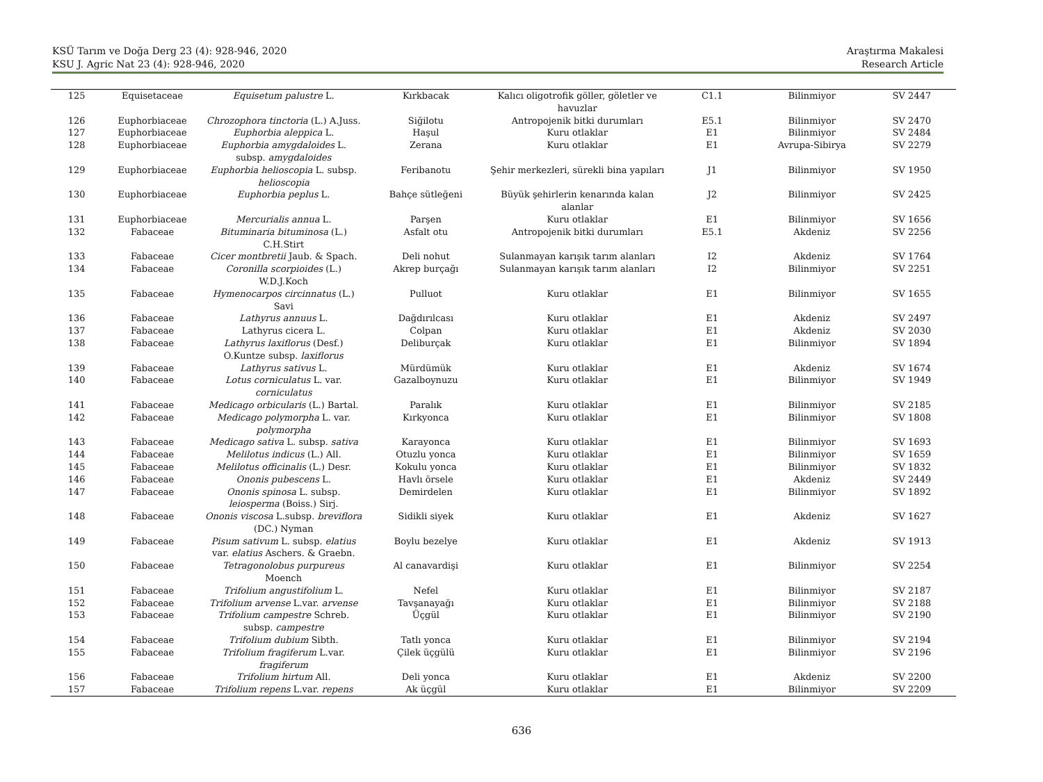KSÜ Tarım ve Doğa Derg 23 (4): 928-946, 2020
KSU J. Agric Nat 23 (4): 928-946, 2020
Araştırma Makalesi
Research Article
| 125 | Equisetaceae | Equisetum palustre L. | Kırkbacak | Kalıcı oligotrofik göller, göletler ve havuzlar | C1.1 | Bilinmiyor | SV 2447 |
| 126 | Euphorbiaceae | Chrozophora tinctoria (L.) A.Juss. | Siğilotu | Antropojenik bitki durumları | E5.1 | Bilinmiyor | SV 2470 |
| 127 | Euphorbiaceae | Euphorbia aleppica L. | Haşul | Kuru otlaklar | E1 | Bilinmiyor | SV 2484 |
| 128 | Euphorbiaceae | Euphorbia amygdaloides L. subsp. amygdaloides | Zerana | Kuru otlaklar | E1 | Avrupa-Sibirya | SV 2279 |
| 129 | Euphorbiaceae | Euphorbia helioscopia L. subsp. helioscopia | Feribanotu | Şehir merkezleri, sürekli bina yapıları | J1 | Bilinmiyor | SV 1950 |
| 130 | Euphorbiaceae | Euphorbia peplus L. | Bahçe sütleğeni | Büyük şehirlerin kenarında kalan alanlar | J2 | Bilinmiyor | SV 2425 |
| 131 | Euphorbiaceae | Mercurialis annua L. | Parşen | Kuru otlaklar | E1 | Bilinmiyor | SV 1656 |
| 132 | Fabaceae | Bituminaria bituminosa (L.) C.H.Stirt | Asfalt otu | Antropojenik bitki durumları | E5.1 | Akdeniz | SV 2256 |
| 133 | Fabaceae | Cicer montbretii Jaub. & Spach. | Deli nohut | Sulanmayan karışık tarım alanları | I2 | Akdeniz | SV 1764 |
| 134 | Fabaceae | Coronilla scorpioides (L.) W.D.J.Koch | Akrep burçağı | Sulanmayan karışık tarım alanları | I2 | Bilinmiyor | SV 2251 |
| 135 | Fabaceae | Hymenocarpos circinnatus (L.) Savi | Pulluot | Kuru otlaklar | E1 | Bilinmiyor | SV 1655 |
| 136 | Fabaceae | Lathyrus annuus L. | Dağdırılcası | Kuru otlaklar | E1 | Akdeniz | SV 2497 |
| 137 | Fabaceae | Lathyrus cicera L. | Colpan | Kuru otlaklar | E1 | Akdeniz | SV 2030 |
| 138 | Fabaceae | Lathyrus laxiflorus (Desf.) O.Kuntze subsp. laxiflorus | Deliburçak | Kuru otlaklar | E1 | Bilinmiyor | SV 1894 |
| 139 | Fabaceae | Lathyrus sativus L. | Mürdümük | Kuru otlaklar | E1 | Akdeniz | SV 1674 |
| 140 | Fabaceae | Lotus corniculatus L. var. corniculatus | Gazalboynuzu | Kuru otlaklar | E1 | Bilinmiyor | SV 1949 |
| 141 | Fabaceae | Medicago orbicularis (L.) Bartal. | Paralık | Kuru otlaklar | E1 | Bilinmiyor | SV 2185 |
| 142 | Fabaceae | Medicago polymorpha L. var. polymorpha | Kırkyonca | Kuru otlaklar | E1 | Bilinmiyor | SV 1808 |
| 143 | Fabaceae | Medicago sativa L. subsp. sativa | Karayonca | Kuru otlaklar | E1 | Bilinmiyor | SV 1693 |
| 144 | Fabaceae | Melilotus indicus (L.) All. | Otuzlu yonca | Kuru otlaklar | E1 | Bilinmiyor | SV 1659 |
| 145 | Fabaceae | Melilotus officinalis (L.) Desr. | Kokulu yonca | Kuru otlaklar | E1 | Bilinmiyor | SV 1832 |
| 146 | Fabaceae | Ononis pubescens L. | Havlı örsele | Kuru otlaklar | E1 | Akdeniz | SV 2449 |
| 147 | Fabaceae | Ononis spinosa L. subsp. leiosperma (Boiss.) Sirj. | Demirdelen | Kuru otlaklar | E1 | Bilinmiyor | SV 1892 |
| 148 | Fabaceae | Ononis viscosa L.subsp. breviflora (DC.) Nyman | Sidikli siyek | Kuru otlaklar | E1 | Akdeniz | SV 1627 |
| 149 | Fabaceae | Pisum sativum L. subsp. elatius var. elatius Aschers. & Graebn. | Boylu bezelye | Kuru otlaklar | E1 | Akdeniz | SV 1913 |
| 150 | Fabaceae | Tetragonolobus purpureus Moench | Al canavardişi | Kuru otlaklar | E1 | Bilinmiyor | SV 2254 |
| 151 | Fabaceae | Trifolium angustifolium L. | Nefel | Kuru otlaklar | E1 | Bilinmiyor | SV 2187 |
| 152 | Fabaceae | Trifolium arvense L.var. arvense | Tavşanayağı | Kuru otlaklar | E1 | Bilinmiyor | SV 2188 |
| 153 | Fabaceae | Trifolium campestre Schreb. subsp. campestre | Üçgül | Kuru otlaklar | E1 | Bilinmiyor | SV 2190 |
| 154 | Fabaceae | Trifolium dubium Sibth. | Tatlı yonca | Kuru otlaklar | E1 | Bilinmiyor | SV 2194 |
| 155 | Fabaceae | Trifolium fragiferum L.var. fragiferum | Çilek üçgülü | Kuru otlaklar | E1 | Bilinmiyor | SV 2196 |
| 156 | Fabaceae | Trifolium hirtum All. | Deli yonca | Kuru otlaklar | E1 | Akdeniz | SV 2200 |
| 157 | Fabaceae | Trifolium repens L.var. repens | Ak üçgül | Kuru otlaklar | E1 | Bilinmiyor | SV 2209 |
636